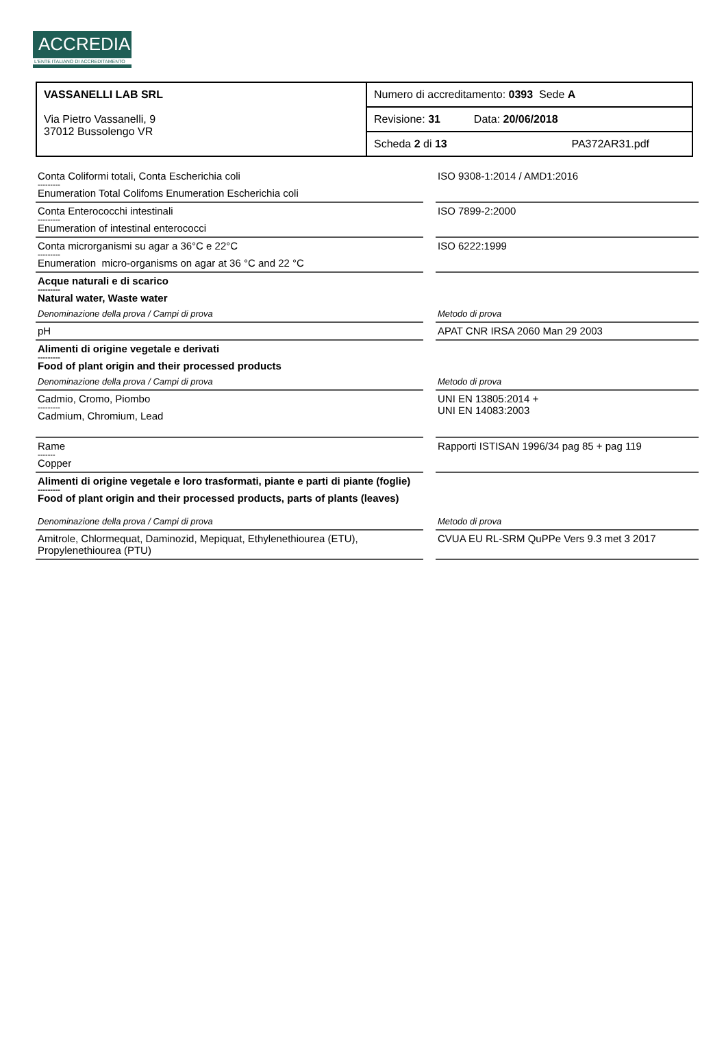ACCREDIA
L'ENTE ITALIANO DI ACCREDITAMENTO
| VASSANELLI LAB SRL Via Pietro Vassanelli, 9 37012 Bussolengo VR | Numero di accreditamento: 0393 Sede A |
| | Revisione: 31 Data: 20/06/2018 |
| | Scheda 2 di 13 PA372AR31.pdf |
| Conta Coliformi totali, Conta Escherichia coli --------- Enumeration Total Colifoms Enumeration Escherichia coli | | ISO 9308-1:2014 / AMD1:2016 |
| Conta Enterococchi intestinali --------- Enumeration of intestinal enterococci | | ISO 7899-2:2000 |
| Conta microrganismi su agar a 36°C e 22°C --------- Enumeration micro-organisms on agar at 36 °C and 22 °C | | ISO 6222:1999 |
| Acque naturali e di scarico --------- Natural water, Waste water | | |
| Denominazione della prova / Campi di prova | | Metodo di prova |
| pH | | APAT CNR IRSA 2060 Man 29 2003 |
| Alimenti di origine vegetale e derivati --------- Food of plant origin and their processed products | | |
| Denominazione della prova / Campi di prova | | Metodo di prova |
| Cadmio, Cromo, Piombo --------- Cadmium, Chromium, Lead | | UNI EN 13805:2014 + UNI EN 14083:2003 |
| Rame ------- Copper | | Rapporti ISTISAN 1996/34 pag 85 + pag 119 |
| Alimenti di origine vegetale e loro trasformati, piante e parti di piante (foglie) --------- Food of plant origin and their processed products, parts of plants (leaves) | | |
| Denominazione della prova / Campi di prova | | Metodo di prova |
| Amitrole, Chlormequat, Daminozid, Mepiquat, Ethylenethiourea (ETU), Propylenethiourea (PTU) | | CVUA EU RL-SRM QuPPe Vers 9.3 met 3 2017 |